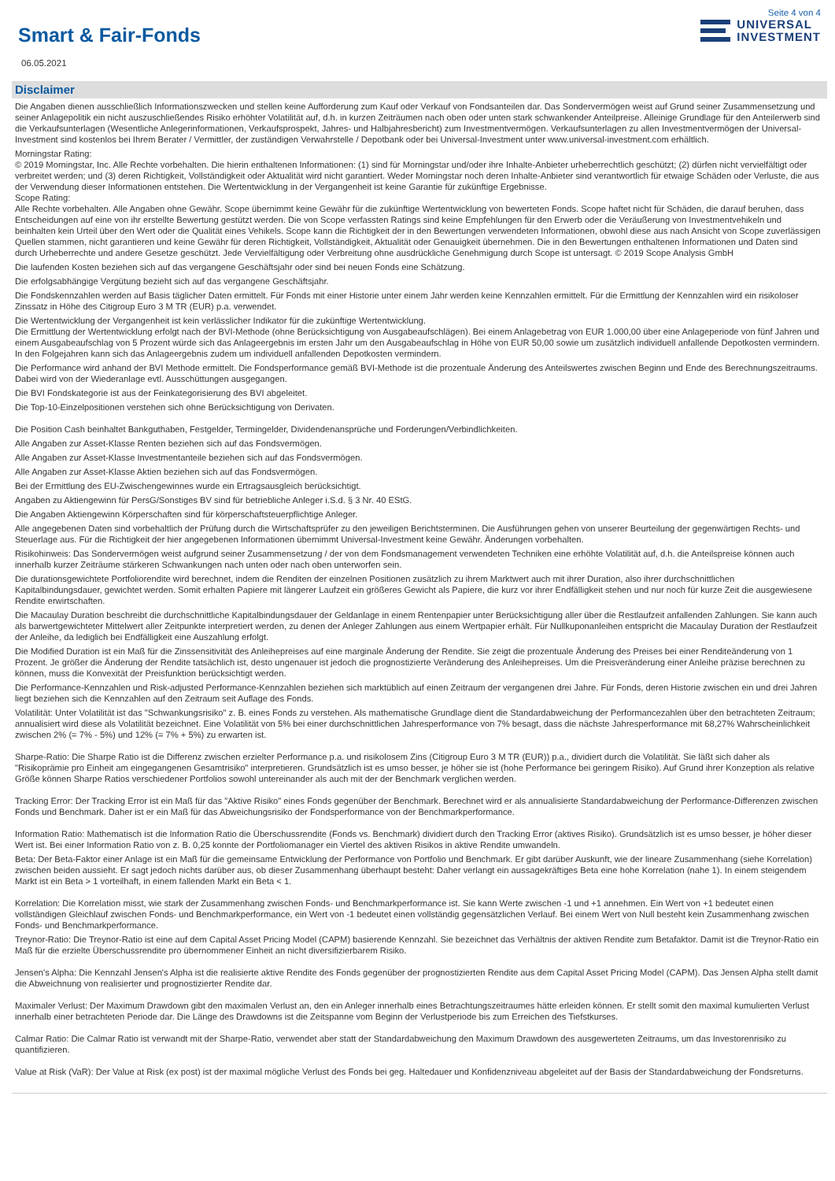Seite 4 von 4
Smart & Fair-Fonds
UNIVERSAL
INVESTMENT
06.05.2021
Disclaimer
Die Angaben dienen ausschließlich Informationszwecken und stellen keine Aufforderung zum Kauf oder Verkauf von Fondsanteilen dar. Das Sondervermögen weist auf Grund seiner Zusammensetzung und seiner Anlagepolitik ein nicht auszuschließendes Risiko erhöhter Volatilität auf, d.h. in kurzen Zeiträumen nach oben oder unten stark schwankender Anteilpreise. Alleinige Grundlage für den Anteilerwerb sind die Verkaufsunterlagen (Wesentliche Anlegerinformationen, Verkaufsprospekt, Jahres- und Halbjahresbericht) zum Investmentvermögen. Verkaufsunterlagen zu allen Investmentvermögen der Universal-Investment sind kostenlos bei Ihrem Berater / Vermittler, der zuständigen Verwahrstelle / Depotbank oder bei Universal-Investment unter www.universal-investment.com erhältlich.
Morningstar Rating:
© 2019 Morningstar, Inc. Alle Rechte vorbehalten. Die hierin enthaltenen Informationen: (1) sind für Morningstar und/oder ihre Inhalte-Anbieter urheberrechtlich geschützt; (2) dürfen nicht vervielfältigt oder verbreitet werden; und (3) deren Richtigkeit, Vollständigkeit oder Aktualität wird nicht garantiert. Weder Morningstar noch deren Inhalte-Anbieter sind verantwortlich für etwaige Schäden oder Verluste, die aus der Verwendung dieser Informationen entstehen. Die Wertentwicklung in der Vergangenheit ist keine Garantie für zukünftige Ergebnisse.
Scope Rating:
Alle Rechte vorbehalten. Alle Angaben ohne Gewähr. Scope übernimmt keine Gewähr für die zukünftige Wertentwicklung von bewerteten Fonds. Scope haftet nicht für Schäden, die darauf beruhen, dass Entscheidungen auf eine von ihr erstellte Bewertung gestützt werden. Die von Scope verfassten Ratings sind keine Empfehlungen für den Erwerb oder die Veräußerung von Investmentvehikeln und beinhalten kein Urteil über den Wert oder die Qualität eines Vehikels. Scope kann die Richtigkeit der in den Bewertungen verwendeten Informationen, obwohl diese aus nach Ansicht von Scope zuverlässigen Quellen stammen, nicht garantieren und keine Gewähr für deren Richtigkeit, Vollständigkeit, Aktualität oder Genauigkeit übernehmen. Die in den Bewertungen enthaltenen Informationen und Daten sind durch Urheberrechte und andere Gesetze geschützt. Jede Vervielfältigung oder Verbreitung ohne ausdrückliche Genehmigung durch Scope ist untersagt. © 2019 Scope Analysis GmbH
Die laufenden Kosten beziehen sich auf das vergangene Geschäftsjahr oder sind bei neuen Fonds eine Schätzung.
Die erfolgsabhängige Vergütung bezieht sich auf das vergangene Geschäftsjahr.
Die Fondskennzahlen werden auf Basis täglicher Daten ermittelt. Für Fonds mit einer Historie unter einem Jahr werden keine Kennzahlen ermittelt. Für die Ermittlung der Kennzahlen wird ein risikoloser Zinssatz in Höhe des Citigroup Euro 3 M TR (EUR) p.a. verwendet.
Die Wertentwicklung der Vergangenheit ist kein verlässlicher Indikator für die zukünftige Wertentwicklung.
Die Ermittlung der Wertentwicklung erfolgt nach der BVI-Methode (ohne Berücksichtigung von Ausgabeaufschlägen). Bei einem Anlagebetrag von EUR 1.000,00 über eine Anlageperiode von fünf Jahren und einem Ausgabeaufschlag von 5 Prozent würde sich das Anlageergebnis im ersten Jahr um den Ausgabeaufschlag in Höhe von EUR 50,00 sowie um zusätzlich individuell anfallende Depotkosten vermindern. In den Folgejahren kann sich das Anlageergebnis zudem um individuell anfallenden Depotkosten vermindern.
Die Performance wird anhand der BVI Methode ermittelt. Die Fondsperformance gemäß BVI-Methode ist die prozentuale Änderung des Anteilswertes zwischen Beginn und Ende des Berechnungszeitraums. Dabei wird von der Wiederanlage evtl. Ausschüttungen ausgegangen.
Die BVI Fondskategorie ist aus der Feinkategorisierung des BVI abgeleitet.
Die Top-10-Einzelpositionen verstehen sich ohne Berücksichtigung von Derivaten.
Die Position Cash beinhaltet Bankguthaben, Festgelder, Termingelder, Dividendenansprüche und Forderungen/Verbindlichkeiten.
Alle Angaben zur Asset-Klasse Renten beziehen sich auf das Fondsvermögen.
Alle Angaben zur Asset-Klasse Investmentanteile beziehen sich auf das Fondsvermögen.
Alle Angaben zur Asset-Klasse Aktien beziehen sich auf das Fondsvermögen.
Bei der Ermittlung des EU-Zwischengewinnes wurde ein Ertragsausgleich berücksichtigt.
Angaben zu Aktiengewinn für PersG/Sonstiges BV sind für betriebliche Anleger i.S.d. § 3 Nr. 40 EStG.
Die Angaben Aktiengewinn Körperschaften sind für körperschaftsteuerpflichtige Anleger.
Alle angegebenen Daten sind vorbehaltlich der Prüfung durch die Wirtschaftsprüfer zu den jeweiligen Berichtsterminen. Die Ausführungen gehen von unserer Beurteilung der gegenwärtigen Rechts- und Steuerlage aus. Für die Richtigkeit der hier angegebenen Informationen übernimmt Universal-Investment keine Gewähr. Änderungen vorbehalten.
Risikohinweis: Das Sondervermögen weist aufgrund seiner Zusammensetzung / der von dem Fondsmanagement verwendeten Techniken eine erhöhte Volatilität auf, d.h. die Anteilspreise können auch innerhalb kurzer Zeiträume stärkeren Schwankungen nach unten oder nach oben unterworfen sein.
Die durationsgewichtete Portfoliorendite wird berechnet, indem die Renditen der einzelnen Positionen zusätzlich zu ihrem Marktwert auch mit ihrer Duration, also ihrer durchschnittlichen Kapitalbindungsdauer, gewichtet werden. Somit erhalten Papiere mit längerer Laufzeit ein größeres Gewicht als Papiere, die kurz vor ihrer Endfälligkeit stehen und nur noch für kurze Zeit die ausgewiesene Rendite erwirtschaften.
Die Macaulay Duration beschreibt die durchschnittliche Kapitalbindungsdauer der Geldanlage in einem Rentenpapier unter Berücksichtigung aller über die Restlaufzeit anfallenden Zahlungen. Sie kann auch als barwertgewichteter Mittelwert aller Zeitpunkte interpretiert werden, zu denen der Anleger Zahlungen aus einem Wertpapier erhält. Für Nullkuponanleihen entspricht die Macaulay Duration der Restlaufzeit der Anleihe, da lediglich bei Endfälligkeit eine Auszahlung erfolgt.
Die Modified Duration ist ein Maß für die Zinssensitivität des Anleihepreises auf eine marginale Änderung der Rendite. Sie zeigt die prozentuale Änderung des Preises bei einer Renditeänderung von 1 Prozent. Je größer die Änderung der Rendite tatsächlich ist, desto ungenauer ist jedoch die prognostizierte Veränderung des Anleihepreises. Um die Preisveränderung einer Anleihe präzise berechnen zu können, muss die Konvexität der Preisfunktion berücksichtigt werden.
Die Performance-Kennzahlen und Risk-adjusted Performance-Kennzahlen beziehen sich marktüblich auf einen Zeitraum der vergangenen drei Jahre. Für Fonds, deren Historie zwischen ein und drei Jahren liegt beziehen sich die Kennzahlen auf den Zeitraum seit Auflage des Fonds.
Volatilität: Unter Volatilität ist das "Schwankungsrisiko" z. B. eines Fonds zu verstehen. Als mathematische Grundlage dient die Standardabweichung der Performancezahlen über den betrachteten Zeitraum; annualisiert wird diese als Volatilität bezeichnet. Eine Volatilität von 5% bei einer durchschnittlichen Jahresperformance von 7% besagt, dass die nächste Jahresperformance mit 68,27% Wahrscheinlichkeit zwischen 2% (= 7% - 5%) und 12% (= 7% + 5%) zu erwarten ist.
Sharpe-Ratio: Die Sharpe Ratio ist die Differenz zwischen erzielter Performance p.a. und risikolosem Zins (Citigroup Euro 3 M TR (EUR)) p.a., dividiert durch die Volatilität. Sie läßt sich daher als "Risikoprämie pro Einheit am eingegangenen Gesamtrisiko" interpretieren. Grundsätzlich ist es umso besser, je höher sie ist (hohe Performance bei geringem Risiko). Auf Grund ihrer Konzeption als relative Größe können Sharpe Ratios verschiedener Portfolios sowohl untereinander als auch mit der der Benchmark verglichen werden.
Tracking Error: Der Tracking Error ist ein Maß für das "Aktive Risiko" eines Fonds gegenüber der Benchmark. Berechnet wird er als annualisierte Standardabweichung der Performance-Differenzen zwischen Fonds und Benchmark. Daher ist er ein Maß für das Abweichungsrisiko der Fondsperformance von der Benchmarkperformance.
Information Ratio: Mathematisch ist die Information Ratio die Überschussrendite (Fonds vs. Benchmark) dividiert durch den Tracking Error (aktives Risiko). Grundsätzlich ist es umso besser, je höher dieser Wert ist. Bei einer Information Ratio von z. B. 0,25 konnte der Portfoliomanager ein Viertel des aktiven Risikos in aktive Rendite umwandeln.
Beta: Der Beta-Faktor einer Anlage ist ein Maß für die gemeinsame Entwicklung der Performance von Portfolio und Benchmark. Er gibt darüber Auskunft, wie der lineare Zusammenhang (siehe Korrelation) zwischen beiden aussieht. Er sagt jedoch nichts darüber aus, ob dieser Zusammenhang überhaupt besteht: Daher verlangt ein aussagekräftiges Beta eine hohe Korrelation (nahe 1). In einem steigendem Markt ist ein Beta > 1 vorteilhaft, in einem fallenden Markt ein Beta < 1.
Korrelation: Die Korrelation misst, wie stark der Zusammenhang zwischen Fonds- und Benchmarkperformance ist. Sie kann Werte zwischen -1 und +1 annehmen. Ein Wert von +1 bedeutet einen vollständigen Gleichlauf zwischen Fonds- und Benchmarkperformance, ein Wert von -1 bedeutet einen vollständig gegensätzlichen Verlauf. Bei einem Wert von Null besteht kein Zusammenhang zwischen Fonds- und Benchmarkperformance.
Treynor-Ratio: Die Treynor-Ratio ist eine auf dem Capital Asset Pricing Model (CAPM) basierende Kennzahl. Sie bezeichnet das Verhältnis der aktiven Rendite zum Betafaktor. Damit ist die Treynor-Ratio ein Maß für die erzielte Überschussrendite pro übernommener Einheit an nicht diversifizierbarem Risiko.
Jensen's Alpha: Die Kennzahl Jensen's Alpha ist die realisierte aktive Rendite des Fonds gegenüber der prognostizierten Rendite aus dem Capital Asset Pricing Model (CAPM). Das Jensen Alpha stellt damit die Abweichnung von realisierter und prognostizierter Rendite dar.
Maximaler Verlust: Der Maximum Drawdown gibt den maximalen Verlust an, den ein Anleger innerhalb eines Betrachtungszeitraumes hätte erleiden können. Er stellt somit den maximal kumulierten Verlust innerhalb einer betrachteten Periode dar. Die Länge des Drawdowns ist die Zeitspanne vom Beginn der Verlustperiode bis zum Erreichen des Tiefstkurses.
Calmar Ratio: Die Calmar Ratio ist verwandt mit der Sharpe-Ratio, verwendet aber statt der Standardabweichung den Maximum Drawdown des ausgewerteten Zeitraums, um das Investorenrisiko zu quantifizieren.
Value at Risk (VaR): Der Value at Risk (ex post) ist der maximal mögliche Verlust des Fonds bei geg. Haltedauer und Konfidenzniveau abgeleitet auf der Basis der Standardabweichung der Fondsreturns.